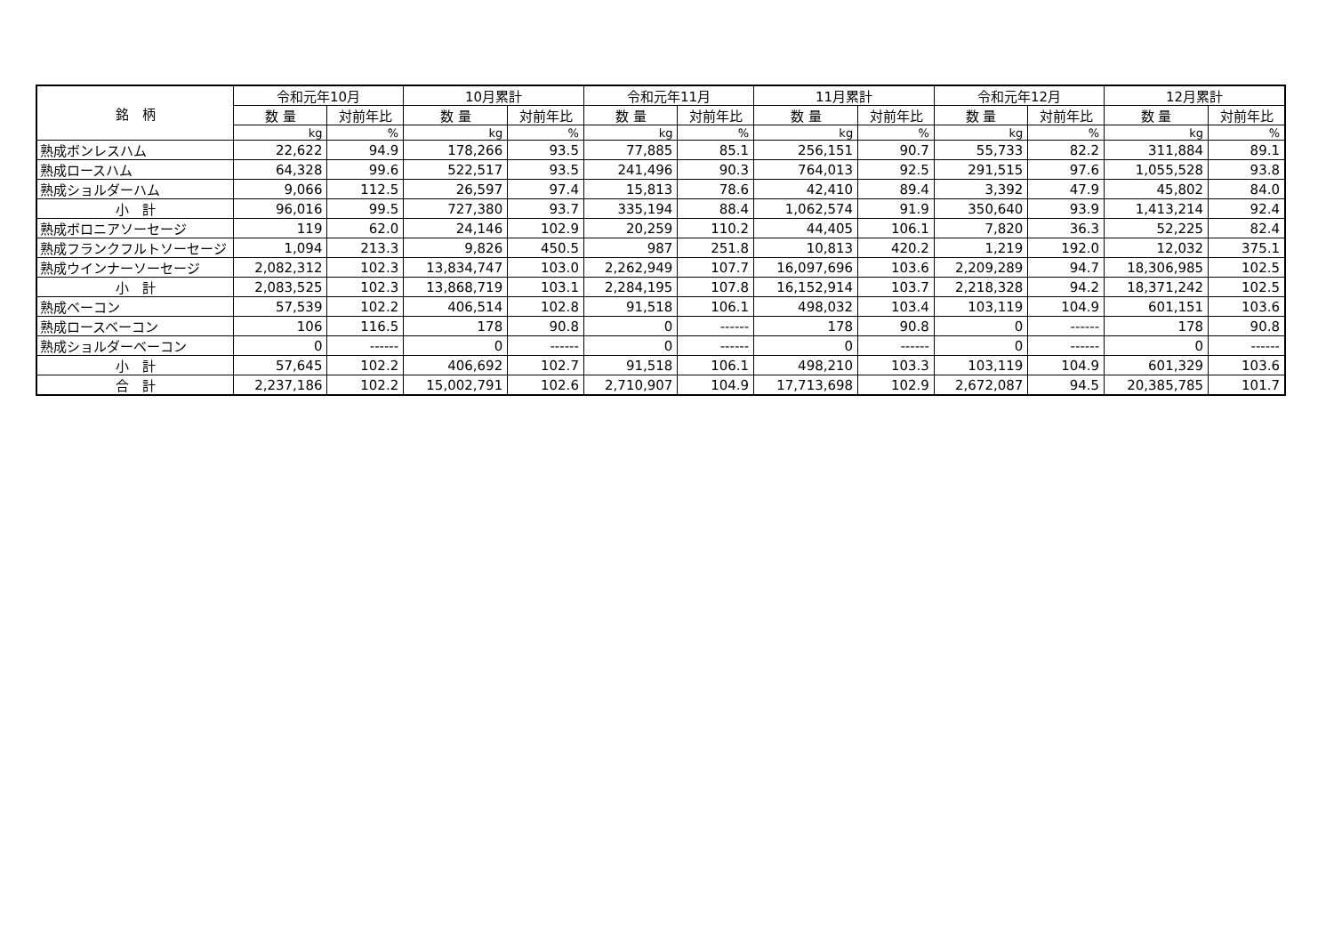| 銘 柄 | 令和元年10月 | | 10月累計 | | 令和元年11月 | | 11月累計 | | 令和元年12月 | | 12月累計 | |
| --- | --- | --- | --- | --- | --- | --- | --- | --- | --- | --- | --- | --- |
| | 数 量 | 対前年比 | 数 量 | 対前年比 | 数 量 | 対前年比 | 数 量 | 対前年比 | 数 量 | 対前年比 | 数 量 | 対前年比 |
| | kg | % | kg | % | kg | % | kg | % | kg | % | kg | % |
| 熟成ボンレスハム | 22,622 | 94.9 | 178,266 | 93.5 | 77,885 | 85.1 | 256,151 | 90.7 | 55,733 | 82.2 | 311,884 | 89.1 |
| 熟成ロースハム | 64,328 | 99.6 | 522,517 | 93.5 | 241,496 | 90.3 | 764,013 | 92.5 | 291,515 | 97.6 | 1,055,528 | 93.8 |
| 熟成ショルダーハム | 9,066 | 112.5 | 26,597 | 97.4 | 15,813 | 78.6 | 42,410 | 89.4 | 3,392 | 47.9 | 45,802 | 84.0 |
| 小 計 | 96,016 | 99.5 | 727,380 | 93.7 | 335,194 | 88.4 | 1,062,574 | 91.9 | 350,640 | 93.9 | 1,413,214 | 92.4 |
| 熟成ボロニアソーセージ | 119 | 62.0 | 24,146 | 102.9 | 20,259 | 110.2 | 44,405 | 106.1 | 7,820 | 36.3 | 52,225 | 82.4 |
| 熟成フランクフルトソーセージ | 1,094 | 213.3 | 9,826 | 450.5 | 987 | 251.8 | 10,813 | 420.2 | 1,219 | 192.0 | 12,032 | 375.1 |
| 熟成ウインナーソーセージ | 2,082,312 | 102.3 | 13,834,747 | 103.0 | 2,262,949 | 107.7 | 16,097,696 | 103.6 | 2,209,289 | 94.7 | 18,306,985 | 102.5 |
| 小 計 | 2,083,525 | 102.3 | 13,868,719 | 103.1 | 2,284,195 | 107.8 | 16,152,914 | 103.7 | 2,218,328 | 94.2 | 18,371,242 | 102.5 |
| 熟成ベーコン | 57,539 | 102.2 | 406,514 | 102.8 | 91,518 | 106.1 | 498,032 | 103.4 | 103,119 | 104.9 | 601,151 | 103.6 |
| 熟成ロースベーコン | 106 | 116.5 | 178 | 90.8 | 0 | ------ | 178 | 90.8 | 0 | ------ | 178 | 90.8 |
| 熟成ショルダーベーコン | 0 | ------ | 0 | ------ | 0 | ------ | 0 | ------ | 0 | ------ | 0 | ------ |
| 小 計 | 57,645 | 102.2 | 406,692 | 102.7 | 91,518 | 106.1 | 498,210 | 103.3 | 103,119 | 104.9 | 601,329 | 103.6 |
| 合 計 | 2,237,186 | 102.2 | 15,002,791 | 102.6 | 2,710,907 | 104.9 | 17,713,698 | 102.9 | 2,672,087 | 94.5 | 20,385,785 | 101.7 |